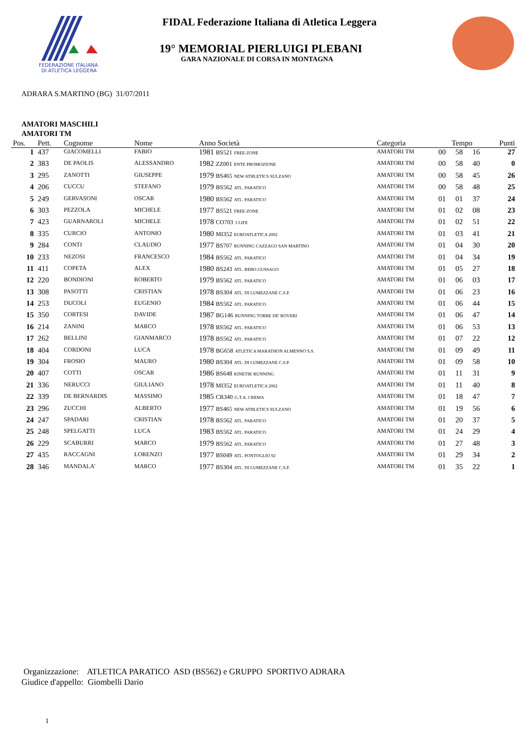FEDERAZIONE ITALIANA
DI ATLETICA LEGGERA
FIDAL Federazione Italiana di Atletica Leggera
19° MEMORIAL PIERLUIGI PLEBANI
GARA NAZIONALE DI CORSA IN MONTAGNA
ADRARA S.MARTINO (BG) 31/07/2011
AMATORI MASCHILI
AMATORI TM
| Pos. | Pett. | Cognome | Nome | Anno Società | Categoria | Tempo | | | Punti |
| --- | --- | --- | --- | --- | --- | --- | --- | --- | --- |
| 1 | 437 | GIACOMELLI | FABIO | 1981 BS521 FREE-ZONE | AMATORI TM | 00 | 58 | 16 | 27 |
| 2 | 383 | DE PAOLIS | ALESSANDRO | 1982 ZZ001 ENTE PROMOZIONE | AMATORI TM | 00 | 58 | 40 | 0 |
| 3 | 295 | ZANOTTI | GIUSEPPE | 1979 BS465 NEW ATHLETICS SULZANO | AMATORI TM | 00 | 58 | 45 | 26 |
| 4 | 206 | CUCCU | STEFANO | 1979 BS562 ATL. PARATICO | AMATORI TM | 00 | 58 | 48 | 25 |
| 5 | 249 | GERVASONI | OSCAR | 1980 BS562 ATL. PARATICO | AMATORI TM | 01 | 01 | 37 | 24 |
| 6 | 303 | PEZZOLA | MICHELE | 1977 BS521 FREE-ZONE | AMATORI TM | 01 | 02 | 08 | 23 |
| 7 | 423 | GUARNAROLI | MICHELE | 1978 CO703 3 LIFE | AMATORI TM | 01 | 02 | 51 | 22 |
| 8 | 335 | CURCIO | ANTONIO | 1980 MI352 EUROATLETICA 2002 | AMATORI TM | 01 | 03 | 41 | 21 |
| 9 | 284 | CONTI | CLAUDIO | 1977 BS707 RUNNING CAZZAGO SAN MARTINO | AMATORI TM | 01 | 04 | 30 | 20 |
| 10 | 233 | NEZOSI | FRANCESCO | 1984 BS562 ATL. PARATICO | AMATORI TM | 01 | 04 | 34 | 19 |
| 11 | 411 | COPETA | ALEX | 1980 BS243 ATL. REBO GUSSAGO | AMATORI TM | 01 | 05 | 27 | 18 |
| 12 | 220 | BONDIONI | ROBERTO | 1979 BS562 ATL. PARATICO | AMATORI TM | 01 | 06 | 03 | 17 |
| 13 | 308 | PASOTTI | CRISTIAN | 1978 BS304 ATL. DI LUMEZZANE C.S.P. | AMATORI TM | 01 | 06 | 23 | 16 |
| 14 | 253 | DUCOLI | EUGENIO | 1984 BS562 ATL. PARATICO | AMATORI TM | 01 | 06 | 44 | 15 |
| 15 | 350 | CORTESI | DAVIDE | 1987 BG146 RUNNING TORRE DE' ROVERI | AMATORI TM | 01 | 06 | 47 | 14 |
| 16 | 214 | ZANINI | MARCO | 1978 BS562 ATL. PARATICO | AMATORI TM | 01 | 06 | 53 | 13 |
| 17 | 262 | BELLINI | GIANMARCO | 1978 BS562 ATL. PARATICO | AMATORI TM | 01 | 07 | 22 | 12 |
| 18 | 404 | CORDONI | LUCA | 1978 BG658 ATLETICA MARATHON ALMENNO S.S. | AMATORI TM | 01 | 09 | 49 | 11 |
| 19 | 304 | FROSIO | MAURO | 1980 BS304 ATL. DI LUMEZZANE C.S.P. | AMATORI TM | 01 | 09 | 58 | 10 |
| 20 | 407 | COTTI | OSCAR | 1986 BS648 KINETIK RUNNING | AMATORI TM | 01 | 11 | 31 | 9 |
| 21 | 336 | NERUCCI | GIULIANO | 1978 MI352 EUROATLETICA 2002 | AMATORI TM | 01 | 11 | 40 | 8 |
| 22 | 339 | DE BERNARDIS | MASSIMO | 1985 CR340 G.T.A. CREMA | AMATORI TM | 01 | 18 | 47 | 7 |
| 23 | 296 | ZUCCHI | ALBERTO | 1977 BS465 NEW ATHLETICS SULZANO | AMATORI TM | 01 | 19 | 56 | 6 |
| 24 | 247 | SPADARI | CRISTIAN | 1978 BS562 ATL. PARATICO | AMATORI TM | 01 | 20 | 37 | 5 |
| 25 | 248 | SPELGATTI | LUCA | 1983 BS562 ATL. PARATICO | AMATORI TM | 01 | 24 | 29 | 4 |
| 26 | 229 | SCABURRI | MARCO | 1979 BS562 ATL. PARATICO | AMATORI TM | 01 | 27 | 48 | 3 |
| 27 | 435 | RACCAGNI | LORENZO | 1977 BS049 ATL. PONTOGLIO 92 | AMATORI TM | 01 | 29 | 34 | 2 |
| 28 | 346 | MANDALA' | MARCO | 1977 BS304 ATL. DI LUMEZZANE C.S.P. | AMATORI TM | 01 | 35 | 22 | 1 |
Organizzazione: ATLETICA PARATICO ASD (BS562) e GRUPPO SPORTIVO ADRARA
Giudice d'appello: Giombelli Dario
1